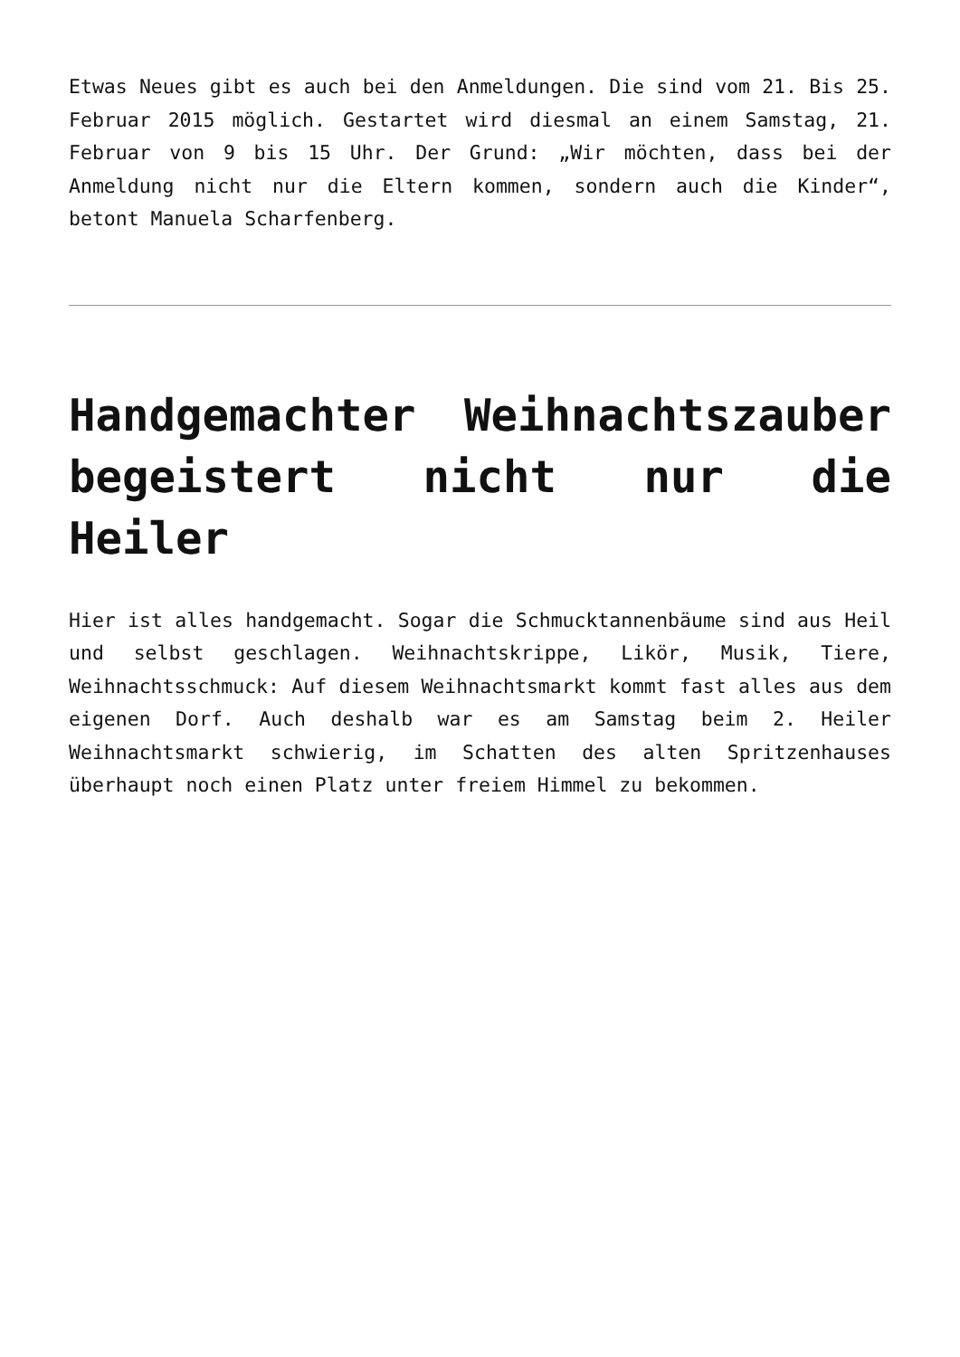Etwas Neues gibt es auch bei den Anmeldungen. Die sind vom 21. Bis 25. Februar 2015 möglich. Gestartet wird diesmal an einem Samstag, 21. Februar von 9 bis 15 Uhr. Der Grund: „Wir möchten, dass bei der Anmeldung nicht nur die Eltern kommen, sondern auch die Kinder“, betont Manuela Scharfenberg.
Handgemachter Weihnachtszauber begeistert nicht nur die Heiler
Hier ist alles handgemacht. Sogar die Schmucktannenbäume sind aus Heil und selbst geschlagen. Weihnachtskrippe, Likör, Musik, Tiere, Weihnachtsschmuck: Auf diesem Weihnachtsmarkt kommt fast alles aus dem eigenen Dorf. Auch deshalb war es am Samstag beim 2. Heiler Weihnachtsmarkt schwierig, im Schatten des alten Spritzenhauses überhaupt noch einen Platz unter freiem Himmel zu bekommen.